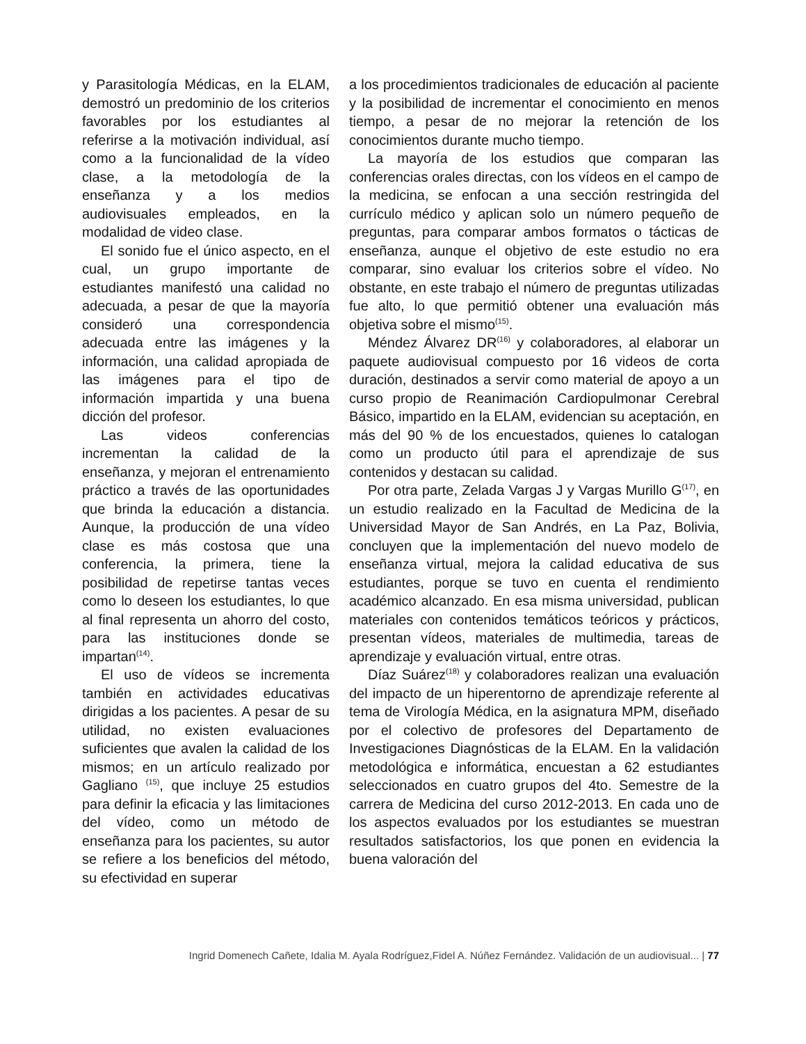y Parasitología Médicas, en la ELAM, demostró un predominio de los criterios favorables por los estudiantes al referirse a la motivación individual, así como a la funcionalidad de la vídeo clase, a la metodología de la enseñanza y a los medios audiovisuales empleados, en la modalidad de video clase.
El sonido fue el único aspecto, en el cual, un grupo importante de estudiantes manifestó una calidad no adecuada, a pesar de que la mayoría consideró una correspondencia adecuada entre las imágenes y la información, una calidad apropiada de las imágenes para el tipo de información impartida y una buena dicción del profesor.
Las videos conferencias incrementan la calidad de la enseñanza, y mejoran el entrenamiento práctico a través de las oportunidades que brinda la educación a distancia. Aunque, la producción de una vídeo clase es más costosa que una conferencia, la primera, tiene la posibilidad de repetirse tantas veces como lo deseen los estudiantes, lo que al final representa un ahorro del costo, para las instituciones donde se impartan<sup>(14)</sup>.
El uso de vídeos se incrementa también en actividades educativas dirigidas a los pacientes. A pesar de su utilidad, no existen evaluaciones suficientes que avalen la calidad de los mismos; en un artículo realizado por Gagliano <sup>(15)</sup>, que incluye 25 estudios para definir la eficacia y las limitaciones del vídeo, como un método de enseñanza para los pacientes, su autor se refiere a los beneficios del método, su efectividad en superar
a los procedimientos tradicionales de educación al paciente y la posibilidad de incrementar el conocimiento en menos tiempo, a pesar de no mejorar la retención de los conocimientos durante mucho tiempo.
La mayoría de los estudios que comparan las conferencias orales directas, con los vídeos en el campo de la medicina, se enfocan a una sección restringida del currículo médico y aplican solo un número pequeño de preguntas, para comparar ambos formatos o tácticas de enseñanza, aunque el objetivo de este estudio no era comparar, sino evaluar los criterios sobre el vídeo. No obstante, en este trabajo el número de preguntas utilizadas fue alto, lo que permitió obtener una evaluación más objetiva sobre el mismo<sup>(15)</sup>.
Méndez Álvarez DR<sup>(16)</sup> y colaboradores, al elaborar un paquete audiovisual compuesto por 16 videos de corta duración, destinados a servir como material de apoyo a un curso propio de Reanimación Cardiopulmonar Cerebral Básico, impartido en la ELAM, evidencian su aceptación, en más del 90 % de los encuestados, quienes lo catalogan como un producto útil para el aprendizaje de sus contenidos y destacan su calidad.
Por otra parte, Zelada Vargas J y Vargas Murillo G<sup>(17)</sup>, en un estudio realizado en la Facultad de Medicina de la Universidad Mayor de San Andrés, en La Paz, Bolivia, concluyen que la implementación del nuevo modelo de enseñanza virtual, mejora la calidad educativa de sus estudiantes, porque se tuvo en cuenta el rendimiento académico alcanzado. En esa misma universidad, publican materiales con contenidos temáticos teóricos y prácticos, presentan vídeos, materiales de multimedia, tareas de aprendizaje y evaluación virtual, entre otras.
Díaz Suárez<sup>(18)</sup> y colaboradores realizan una evaluación del impacto de un hiperentorno de aprendizaje referente al tema de Virología Médica, en la asignatura MPM, diseñado por el colectivo de profesores del Departamento de Investigaciones Diagnósticas de la ELAM. En la validación metodológica e informática, encuestan a 62 estudiantes seleccionados en cuatro grupos del 4to. Semestre de la carrera de Medicina del curso 2012-2013. En cada uno de los aspectos evaluados por los estudiantes se muestran resultados satisfactorios, los que ponen en evidencia la buena valoración del
Ingrid Domenech Cañete, Idalia M. Ayala Rodríguez,Fidel A. Núñez Fernández. Validación de un audiovisual... | 77